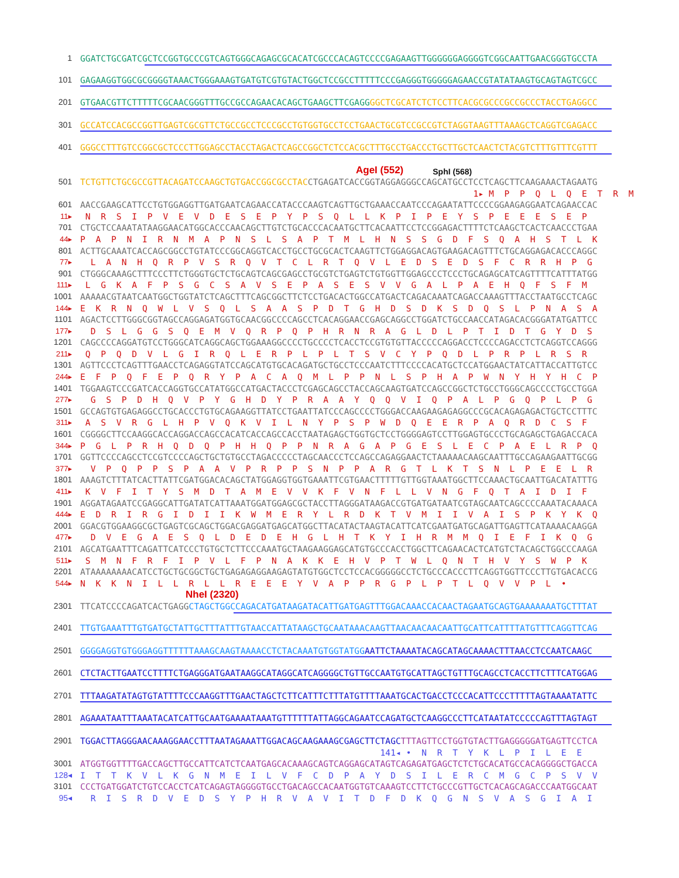1 GGATCTGCGATCGCTCCGGTGCCCGTCAGTGGGCAGAGCGCACATCGCCCACAGTCCCCGAGAAGTTGGGGGGAGGGGTCGGCAATTGAACGGGTGCCTA
101 GAGAAGGTGGCGCGGGGTAAACTGGGAAAGTGATGTCGTGTACTGGCTCCGCCTTTTTCCCGAGGGTGGGGGAGAACCGTATATAAGTGCAGTAGTCGCC
201 GTGAACGTTCTTTTTCGCAACGGGTTTGCCGCCAGAACACAGCTGAAGCTTCGAGG GGCTCGCATCTCTCCTTCACGCGCCCGCCGCCCTACCTGAGGCC
301 GCCATCCACGCCGGTTGAGTCGCGTTCTGCCGCCTCCCGCCTGTGGTGCCTCCTGAACTGCGTCCGCCGTCTAGGTAAGTTTAAAGCTCAGGTCGAGACC
401 GGGCCTTTGTCCGGCGCTCCCTTGGAGCCTACCTAGACTCAGCCGGCTCTCCACGCTTTGCCTGACCCTGCTTGCTCAACTCTACGTCTTTGTTTCGTTT
AgeI (552) SphI (568)
501 TCTGTTCTGCGCCGTTACAGATCCAAGCTGTGACCGGCGCCTAC CTGAGATCACCGGTAGGAGGGCCAGCATGCCTCCTCAGCTTCAAGAAACTAGAATG
1▸ M P P Q L Q E T R M
601 AACCGAAGCATTCCTGTGGAGGTTGATGAATCAGAACCATACCCAAGTCAGTTGCTGAAACCAATCCCAGAATATTCCCCGGAAGAGGAATCAGAACCAC
11▸ N R S I P V E V D E S E P Y P S Q L L K P I P E Y S P E E E S E P
701 CTGCTCCAAATATAAGGAACATGGCACCCAACAGCTTGTCTGCACCCACAATGCTTCACAATTCCTCCGGAGACTTTTCTCAAGCTCACTCAACCCTGAA
44▸ P A P N I R N M A P N S L S A P T M L H N S S G D F S Q A H S T L K
801 ACTTGCAAATCACCAGCGGCCTGTATCCCGGCAGGTCACCTGCCTGCGCACTCAAGTTCTGGAGGACAGTGAAGACAGTTTCTGCAGGAGACACCCAGGC
77▸ L A N H Q R P V S R Q V T C L R T Q V L E D S E D S F C R R H P G
901 CTGGGCAAAGCTTTCCCTTCTGGGTGCTCTGCAGTCAGCGAGCCTGCGTCTGAGTCTGTGGTTGGAGCCCTCCCTGCAGAGCATCAGTTTTCATTTATGG
111▸ L G K A F P S G C S A V S E P A S E S V V G A L P A E H Q F S F M
1001 AAAAACGTAATCAATGGCTGGTATCTCAGCTTTCAGCGGCTTCTCCTGACACTGGCCATGACTCAGACAAATCAGACCAAAGTTTACCTAATGCCTCAGC
144▸ E K R N Q W L V S Q L S A A S P D T G H D S D K S D Q S L P N A S A
1101 AGACTCCTTGGGCGGTAGCCAGGAGATGGTGCAACGGCCCCAGCCTCACAGGAACCGAGCAGGCCTGGATCTGCCAACCATAGACACGGGATATGATTCC
177▸ D S L G G S Q E M V Q R P Q P H R N R A G L D L P T I D T G Y D S
1201 CAGCCCCAGGATGTCCTGGGCATCAGGCAGCTGGAAAGGCCCCTGCCCCTCACCTCCGTGTGTTACCCCCAGGACCTCCCCAGACCTCTCAGGTCCAGGG
211▸ Q P Q D V L G I R Q L E R P L P L T S V C Y P Q D L P R P L R S R
1301 AGTTCCCTCAGTTTGAACCTCAGAGGTATCCAGCATGTGCACAGATGCTGCCTCCCAATCTTTCCCCACATGCTCCATGGAACTATCATTACCATTGTCC
244▸ E F P Q F E P Q R Y P A C A Q M L P P N L S P H A P W N Y H Y H C P
1401 TGGAAGTCCCGATCACCAGGTGCCATATGGCCATGACTACCCTCGAGCAGCCTACCAGCAAGTGATCCAGCCGGCTCTGCCTGGGCAGCCCCTGCCTGGA
277▸ G S P D H Q V P Y G H D Y P R A A Y Q Q V I Q P A L P G Q P L P G
1501 GCCAGTGTGAGAGGCCTGCACCCTGTGCAGAAGGTTATCCTGAATTATCCCAGCCCCTGGGACCAAGAAGAGAGGCCCGCACAGAGAGACTGCTCCTTTC
311▸ A S V R G L H P V Q K V I L N Y P S P W D Q E E R P A Q R D C S F
1601 CGGGGCTTCCAAGGCACCAGGACCAGCCACATCACCAGCCACCTAATAGAGCTGGTGCTCCTGGGGAGTCCTTGGAGTGCCCTGCAGAGCTGAGACCACA
344▸ P G L P R H Q D Q P H H Q P P N R A G A P G E S L E C P A E L R P Q
1701 GGTTCCCCAGCCTCCGTCCCCAGCTGCTGTGCCTAGACCCCCTAGCAACCCTCCAGCCAGAGGAACTCTAAAAACAAGCAATTTGCCAGAAGAATTGCGG
377▸ V P Q P P S P A A V P R P P S N P P A R G T L K T S N L P E E L R
1801 AAAGTCTTTATCACTTATTCGATGGACACAGCTATGGAGGTGGTGAAATTCGTGAACTTTTTGTTGGTAAATGGCTTCCAAACTGCAATTGACATATTTG
411▸ K V F I T Y S M D T A M E V V K F V N F L L V N G F Q T A I D I F
1901 AGGATAGAATCCGAGGCATTGATATCATTAAATGGATGGAGCGCTACCTTAGGGATAAGACCGTGATGATAATCGTAGCAATCAGCCCCAAATACAAACA
444▸ E D R I R G I D I I K W M E R Y L R D K T V M I I V A I S P K Y K Q
2001 GGACGTGGAAGGCGCTGAGTCGCAGCTGGACGAGGATGAGCATGGCTTACATACTAAGTACATTCATCGAATGATGCAGATTGAGTTCATAAAACAAGGA
477▸ D V E G A E S Q L D E D E H G L H T K Y I H R M M Q I E F I K Q G
2101 AGCATGAATTTCAGATTCATCCCTGTGCTCTTCCCAAATGCTAAGAAGGAGCATGTGCCCACCTGGCTTCAGAACACTCATGTCTACAGCTGGCCCAAGA
511▸ S M N F R F I P V L F P N A K K E H V P T W L Q N T H V Y S W P K
2201 ATAAAAAAAACATCCTGCTGCGGCTGCTGAGAGAGGAAGAGTATGTGGCTCCTCCACGGGGGCCTCTGCCCACCCTTCAGGTGGTTCCCTTGTGACACCG
544▸ N K K N I L L R L L R E E E Y V A P P R G P L P T L Q V V P L •
NheI (2320)
2301 TTCATCCCCAGATCACTGAGG CTAGCTGGCCAGACATGATAAGATACATTGATGAGTTTGGACAAACCACAACTAGAATGCAGTGAAAAAAATGCTTTAT
2401 TTGTGAAATTTGTGATGCTATTGCTTTATTTGTAACCATTATAAGCTGCAATAAACAAGTTAACAACAACAATTGCATTCATTTTATGTTTCAGGTTCAG
2501 GGGGAGGTGTGGGAGGTTTTTTAAAGCAAGTAAAACCTCTACAAATGTGGTATGG AATTCTAAAATACAGCATAGCAAAACTTTAACCTCCAATCAAGC
2601 CTCTACTTGAATCCTTTTCTGAGGGATGAATAAGGCATAGGCATCAGGGGCTGTTGCCAATGTGCATTAGCTGTTTGCAGCCTCACCTTCTTTCATGGAG
2701 TTTAAGATATAGTGTATTTTCCCAAGGTTTGAACTAGCTCTTCATTTCTTTATGTTTTAAATGCACTGACCTCCCACATTCCCTTTTTAGTAAAATATTC
2801 AGAAATAATTTAAATACATCATTGCAATGAAAATAAATGTTTTTTATTAGGCAGAATCCAGATGCTCAAGGCCCTTCATAATATCCCCCAGTTTAGTAGT
2901 TGGACTTAGGGAACAAAGGAACCTTTAATAGAAATTGGACAGCAAGAAAGCGAGCTTCTAGC TTTAGTTCCTGGTGTACTTGAGGGGGATGAGTTCCTCA
141◂ • N R T Y K L P I L E E
3001 ATGGTGGTTTTGACCAGCTTGCCATTCATCTCAATGAGCACAAAGCAGTCAGGAGCATAGTCAGAGATGAGCTCTCTGCACATGCCACAGGGGCTGACCA
128◂ I T T K V L K G N M E I L V F C D P A Y D S I L E R C M G C P S V V
3101 CCCTGATGGATCTGTCCACCTCATCAGAGTAGGGGTGCCTGACAGCCACAATGGTGTCAAAGTCCTTCTGCCCGTTGCTCACAGCAGACCCAATGGCAAT
95◂ R I S R D V E D S Y P H R V A V I T D F D K Q G N S V A S G I A I